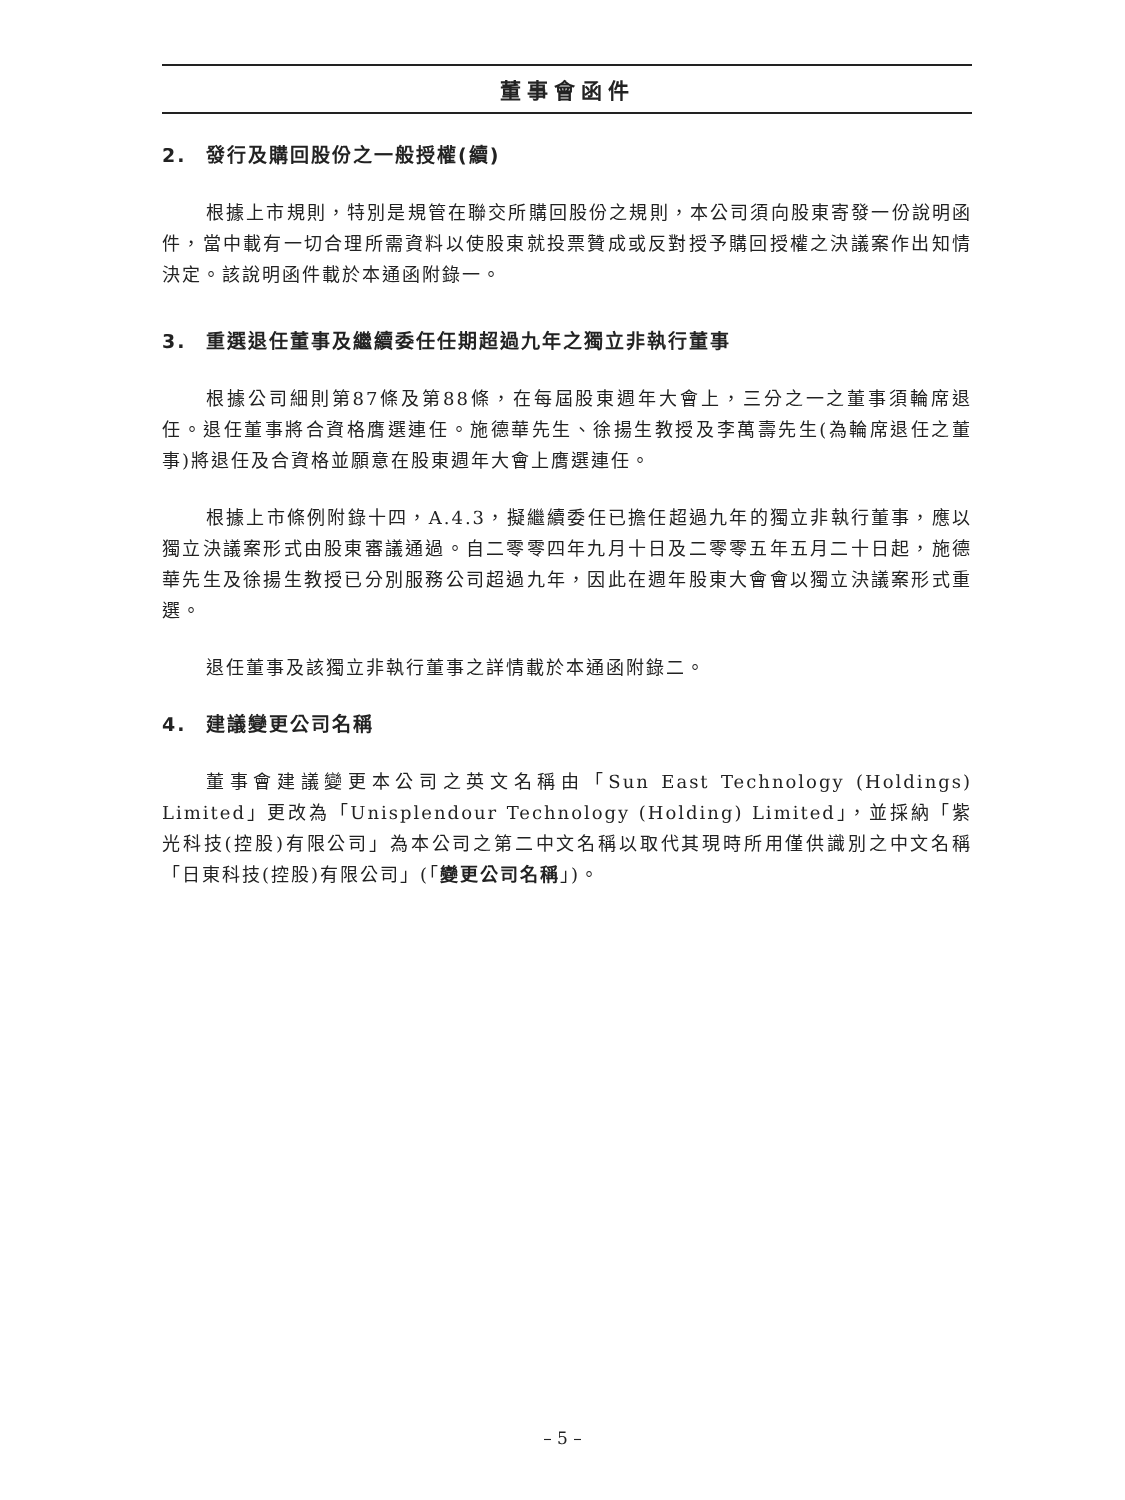董事會函件
2. 發行及購回股份之一般授權(續)
根據上市規則，特別是規管在聯交所購回股份之規則，本公司須向股東寄發一份說明函件，當中載有一切合理所需資料以使股東就投票贊成或反對授予購回授權之決議案作出知情決定。該說明函件載於本通函附錄一。
3. 重選退任董事及繼續委任任期超過九年之獨立非執行董事
根據公司細則第87條及第88條，在每屆股東週年大會上，三分之一之董事須輪席退任。退任董事將合資格膺選連任。施德華先生、徐揚生教授及李萬壽先生(為輪席退任之董事)將退任及合資格並願意在股東週年大會上膺選連任。
根據上市條例附錄十四，A.4.3，擬繼續委任已擔任超過九年的獨立非執行董事，應以獨立決議案形式由股東審議通過。自二零零四年九月十日及二零零五年五月二十日起，施德華先生及徐揚生教授已分別服務公司超過九年，因此在週年股東大會會以獨立決議案形式重選。
退任董事及該獨立非執行董事之詳情載於本通函附錄二。
4. 建議變更公司名稱
董事會建議變更本公司之英文名稱由「Sun East Technology (Holdings) Limited」更改為「Unisplendour Technology (Holding) Limited」，並採納「紫光科技(控股)有限公司」為本公司之第二中文名稱以取代其現時所用僅供識別之中文名稱「日東科技(控股)有限公司」(「變更公司名稱」)。
– 5 –